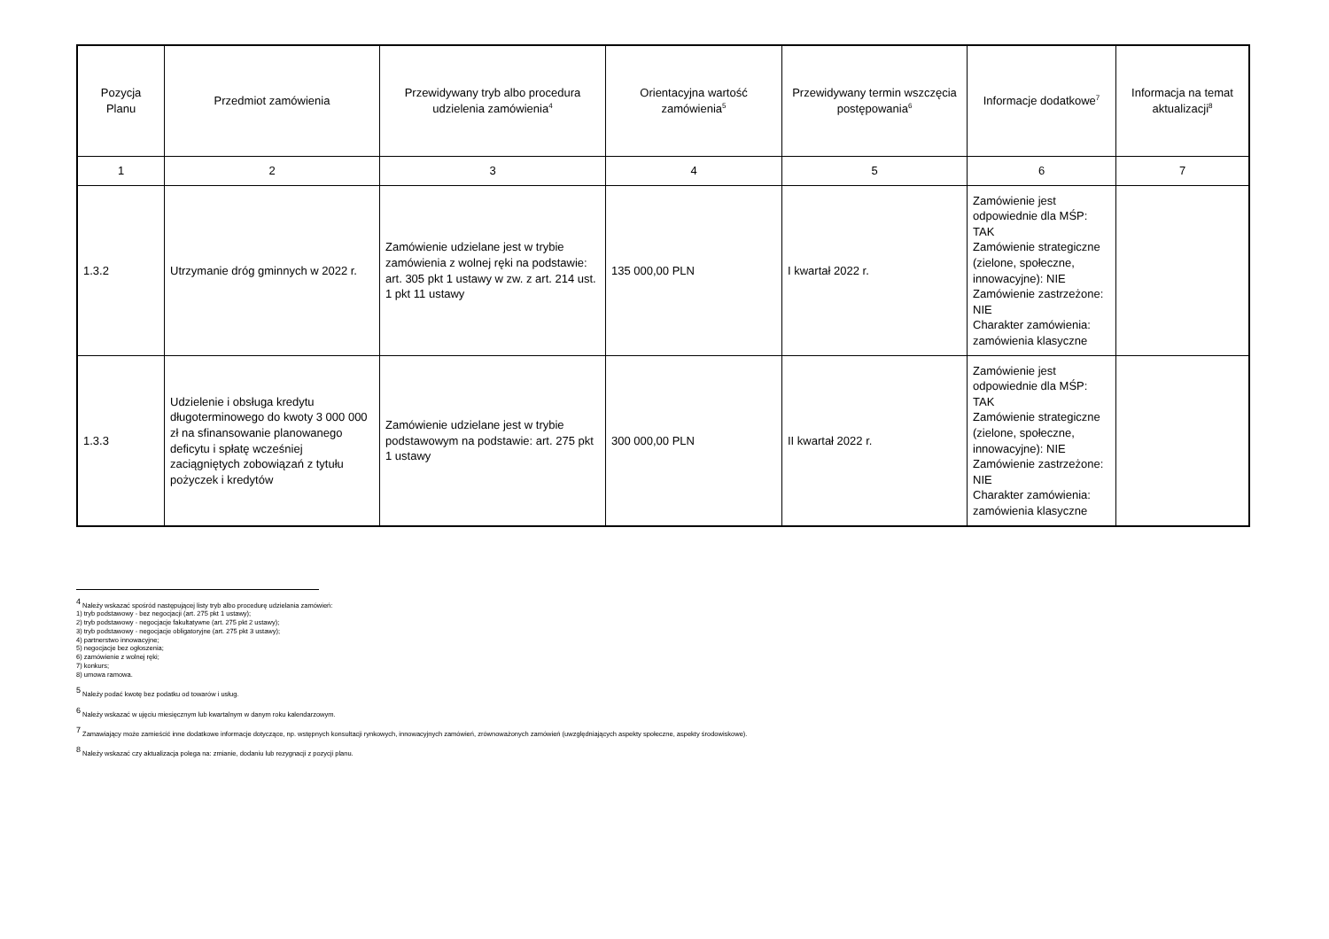| Pozycja Planu | Przedmiot zamówienia | Przewidywany tryb albo procedura udzielenia zamówienia<sup>4</sup> | Orientacyjna wartość zamówienia<sup>5</sup> | Przewidywany termin wszczęcia postępowania<sup>6</sup> | Informacje dodatkowe<sup>7</sup> | Informacja na temat aktualizacji<sup>8</sup> |
| --- | --- | --- | --- | --- | --- | --- |
| 1 | 2 | 3 | 4 | 5 | 6 | 7 |
| 1.3.2 | Utrzymanie dróg gminnych w 2022 r. | Zamówienie udzielane jest w trybie zamówienia z wolnej ręki na podstawie: art. 305 pkt 1 ustawy w zw. z art. 214 ust. 1 pkt 11 ustawy | 135 000,00 PLN | I kwartał 2022 r. | Zamówienie jest odpowiednie dla MŚP: TAK Zamówienie strategiczne (zielone, społeczne, innowacyjne): NIE Zamówienie zastrzeżone: NIE Charakter zamówienia: zamówienia klasyczne | |
| 1.3.3 | Udzielenie i obsługa kredytu długoterminowego do kwoty 3 000 000 zł na sfinansowanie planowanego deficytu i spłatę wcześniej zaciągniętych zobowiązań z tytułu pożyczek i kredytów | Zamówienie udzielane jest w trybie podstawowym na podstawie: art. 275 pkt 1 ustawy | 300 000,00 PLN | II kwartał 2022 r. | Zamówienie jest odpowiednie dla MŚP: TAK Zamówienie strategiczne (zielone, społeczne, innowacyjne): NIE Zamówienie zastrzeżone: NIE Charakter zamówienia: zamówienia klasyczne | |
<sup>4</sup> Należy wskazać spośród następującej listy tryb albo procedurę udzielania zamówień:
1) tryb podstawowy - bez negocjacji (art. 275 pkt 1 ustawy);
2) tryb podstawowy - negocjacje fakultatywne (art. 275 pkt 2 ustawy);
3) tryb podstawowy - negocjacje obligatoryjne (art. 275 pkt 3 ustawy);
4) partnerstwo innowacyjne;
5) negocjacje bez ogłoszenia;
6) zamówienie z wolnej ręki;
7) konkurs;
8) umowa ramowa.
<sup>5</sup> Należy podać kwotę bez podatku od towarów i usług.
<sup>6</sup> Należy wskazać w ujęciu miesięcznym lub kwartalnym w danym roku kalendarzowym.
<sup>7</sup> Zamawiający może zamieścić inne dodatkowe informacje dotyczące, np. wstępnych konsultacji rynkowych, innowacyjnych zamówień, zrównoważonych zamówień (uwzględniających aspekty społeczne, aspekty środowiskowe).
<sup>8</sup> Należy wskazać czy aktualizacja polega na: zmianie, dodaniu lub rezygnacji z pozycji planu.